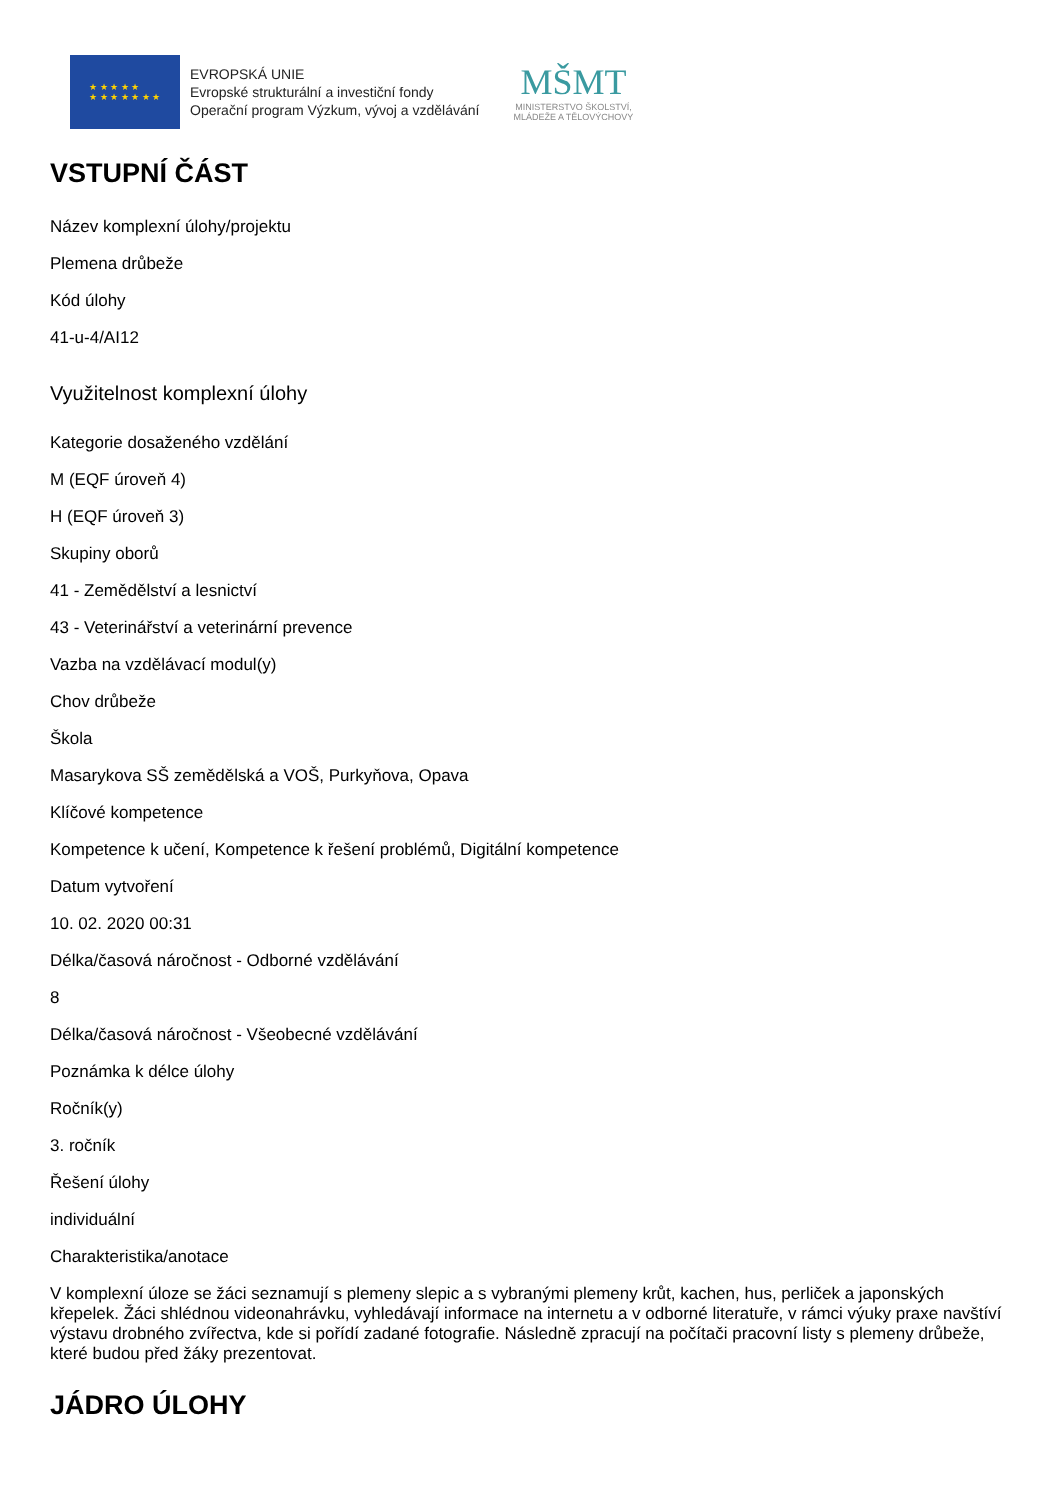★ ★ ★ ★ ★
★ ★ ★ ★ ★ ★ ★
EVROPSKÁ UNIE
Evropské strukturální a investiční fondy
Operační program Výzkum, vývoj a vzdělávání
MŠMT
MINISTERSTVO ŠKOLSTVÍ,
MLÁDEŽE A TĚLOVÝCHOVY
VSTUPNÍ ČÁST
Název komplexní úlohy/projektu
Plemena drůbeže
Kód úlohy
41-u-4/AI12
Využitelnost komplexní úlohy
Kategorie dosaženého vzdělání
M (EQF úroveň 4)
H (EQF úroveň 3)
Skupiny oborů
41 - Zemědělství a lesnictví
43 - Veterinářství a veterinární prevence
Vazba na vzdělávací modul(y)
Chov drůbeže
Škola
Masarykova SŠ zemědělská a VOŠ, Purkyňova, Opava
Klíčové kompetence
Kompetence k učení, Kompetence k řešení problémů, Digitální kompetence
Datum vytvoření
10. 02. 2020 00:31
Délka/časová náročnost - Odborné vzdělávání
8
Délka/časová náročnost - Všeobecné vzdělávání
Poznámka k délce úlohy
Ročník(y)
3. ročník
Řešení úlohy
individuální
Charakteristika/anotace
V komplexní úloze se žáci seznamují s plemeny slepic a s vybranými plemeny krůt, kachen, hus, perliček a japonských křepelek. Žáci shlédnou videonahrávku, vyhledávají informace na internetu a v odborné literatuře, v rámci výuky praxe navštíví výstavu drobného zvířectva, kde si pořídí zadané fotografie. Následně zpracují na počítači pracovní listy s plemeny drůbeže, které budou před žáky prezentovat.
JÁDRO ÚLOHY